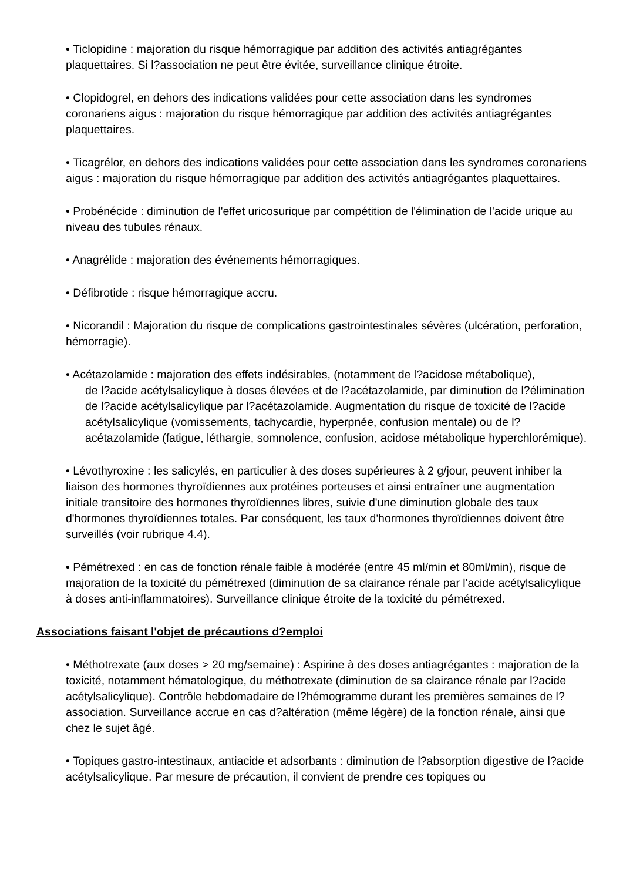• Ticlopidine : majoration du risque hémorragique par addition des activités antiagrégantes plaquettaires. Si l?association ne peut être évitée, surveillance clinique étroite.
• Clopidogrel, en dehors des indications validées pour cette association dans les syndromes coronariens aigus : majoration du risque hémorragique par addition des activités antiagrégantes plaquettaires.
• Ticagrélor, en dehors des indications validées pour cette association dans les syndromes coronariens aigus : majoration du risque hémorragique par addition des activités antiagrégantes plaquettaires.
• Probénécide : diminution de l'effet uricosurique par compétition de l'élimination de l'acide urique au niveau des tubules rénaux.
• Anagrélide : majoration des événements hémorragiques.
• Défibrotide : risque hémorragique accru.
• Nicorandil : Majoration du risque de complications gastrointestinales sévères (ulcération, perforation, hémorragie).
• Acétazolamide : majoration des effets indésirables, (notamment de l?acidose métabolique),
de l?acide acétylsalicylique à doses élevées et de l?acétazolamide, par diminution de l?élimination de l?acide acétylsalicylique par l?acétazolamide. Augmentation du risque de toxicité de l?acide acétylsalicylique (vomissements, tachycardie, hyperpnée, confusion mentale) ou de l?acétazolamide (fatigue, léthargie, somnolence, confusion, acidose métabolique hyperchlorémique).
• Lévothyroxine : les salicylés, en particulier à des doses supérieures à 2 g/jour, peuvent inhiber la liaison des hormones thyroïdiennes aux protéines porteuses et ainsi entraîner une augmentation initiale transitoire des hormones thyroïdiennes libres, suivie d'une diminution globale des taux d'hormones thyroïdiennes totales. Par conséquent, les taux d'hormones thyroïdiennes doivent être surveillés (voir rubrique 4.4).
• Pémétrexed : en cas de fonction rénale faible à modérée (entre 45 ml/min et 80ml/min), risque de majoration de la toxicité du pémétrexed (diminution de sa clairance rénale par l'acide acétylsalicylique à doses anti-inflammatoires). Surveillance clinique étroite de la toxicité du pémétrexed.
Associations faisant l'objet de précautions d?emploi
• Méthotrexate (aux doses > 20 mg/semaine) : Aspirine à des doses antiagrégantes : majoration de la toxicité, notamment hématologique, du méthotrexate (diminution de sa clairance rénale par l?acide acétylsalicylique). Contrôle hebdomadaire de l?hémogramme durant les premières semaines de l?association. Surveillance accrue en cas d?altération (même légère) de la fonction rénale, ainsi que chez le sujet âgé.
• Topiques gastro-intestinaux, antiacide et adsorbants : diminution de l?absorption digestive de l?acide acétylsalicylique. Par mesure de précaution, il convient de prendre ces topiques ou